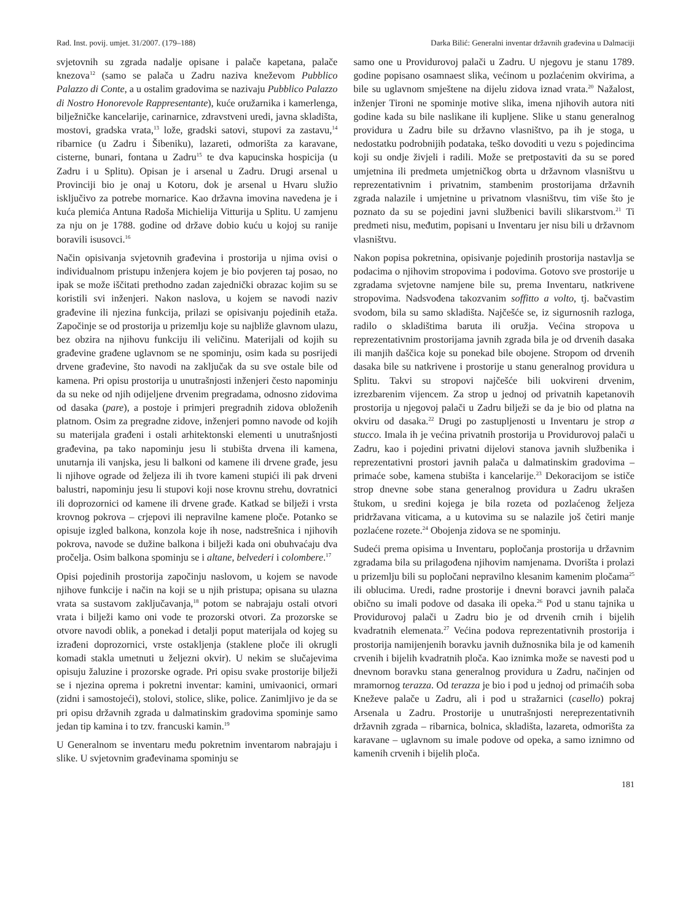Rad. Inst. povij. umjet. 31/2007. (179–188) Darka Bilić: Generalni inventar državnih građevina u Dalmaciji
svjetovnih su zgrada nadalje opisane i palače kapetana, palače knezova<sup>12</sup> (samo se palača u Zadru naziva kneževom Pubblico Palazzo di Conte, a u ostalim gradovima se nazivaju Pubblico Palazzo di Nostro Honorevole Rappresentante), kuće oružarnika i kamerlenga, bilježničke kancelarije, carinarnice, zdravstveni uredi, javna skladišta, mostovi, gradska vrata,<sup>13</sup> lože, gradski satovi, stupovi za zastavu,<sup>14</sup> ribarnice (u Zadru i Šibeniku), lazareti, odmorišta za karavane, cisterne, bunari, fontana u Zadru<sup>15</sup> te dva kapucinska hospicija (u Zadru i u Splitu). Opisan je i arsenal u Zadru. Drugi arsenal u Provinciji bio je onaj u Kotoru, dok je arsenal u Hvaru služio isključivo za potrebe mornarice. Kao državna imovina navedena je i kuća plemića Antuna Radoša Michielija Vitturija u Splitu. U zamjenu za nju on je 1788. godine od države dobio kuću u kojoj su ranije boravili isusovci.<sup>16</sup>
Način opisivanja svjetovnih građevina i prostorija u njima ovisi o individualnom pristupu inženjera kojem je bio povjeren taj posao, no ipak se može iščitati prethodno zadan zajednički obrazac kojim su se koristili svi inženjeri. Nakon naslova, u kojem se navodi naziv građevine ili njezina funkcija, prilazi se opisivanju pojedinih etaža. Započinje se od prostorija u prizemlju koje su najbliže glavnom ulazu, bez obzira na njihovu funkciju ili veličinu. Materijali od kojih su građevine građene uglavnom se ne spominju, osim kada su posrijedi drvene građevine, što navodi na zaključak da su sve ostale bile od kamena. Pri opisu prostorija u unutrašnjosti inženjeri često napominju da su neke od njih odijeljene drvenim pregradama, odnosno zidovima od dasaka (pare), a postoje i primjeri pregradnih zidova obloženih platnom. Osim za pregradne zidove, inženjeri pomno navode od kojih su materijala građeni i ostali arhitektonski elementi u unutrašnjosti građevina, pa tako napominju jesu li stubišta drvena ili kamena, unutarnja ili vanjska, jesu li balkoni od kamene ili drvene građe, jesu li njihove ograde od željeza ili ih tvore kameni stupići ili pak drveni balustri, napominju jesu li stupovi koji nose krovnu strehu, dovratnici ili doprozornici od kamene ili drvene građe. Katkad se bilježi i vrsta krovnog pokrova – crjepovi ili nepravilne kamene ploče. Potanko se opisuje izgled balkona, konzola koje ih nose, nadstrešnica i njihovih pokrova, navode se dužine balkona i bilježi kada oni obuhvaćaju dva pročelja. Osim balkona spominju se i altane, belvederi i colombere.<sup>17</sup>
Opisi pojedinih prostorija započinju naslovom, u kojem se navode njihove funkcije i način na koji se u njih pristupa; opisana su ulazna vrata sa sustavom zaključavanja,<sup>18</sup> potom se nabrajaju ostali otvori vrata i bilježi kamo oni vode te prozorski otvori. Za prozorske se otvore navodi oblik, a ponekad i detalji poput materijala od kojeg su izrađeni doprozornici, vrste ostakljenja (staklene ploče ili okrugli komadi stakla umetnuti u željezni okvir). U nekim se slučajevima opisuju žaluzine i prozorske ograde. Pri opisu svake prostorije bilježi se i njezina oprema i pokretni inventar: kamini, umivaonici, ormari (zidni i samostojeći), stolovi, stolice, slike, police. Zanimljivo je da se pri opisu državnih zgrada u dalmatinskim gradovima spominje samo jedan tip kamina i to tzv. francuski kamin.<sup>19</sup>
U Generalnom se inventaru među pokretnim inventarom nabrajaju i slike. U svjetovnim građevinama spominju se
samo one u Providurovoj palači u Zadru. U njegovu je stanu 1789. godine popisano osamnaest slika, većinom u pozlaćenim okvirima, a bile su uglavnom smještene na dijelu zidova iznad vrata.<sup>20</sup> Nažalost, inženjer Tironi ne spominje motive slika, imena njihovih autora niti godine kada su bile naslikane ili kupljene. Slike u stanu generalnog providura u Zadru bile su državno vlasništvo, pa ih je stoga, u nedostatku podrobnijih podataka, teško dovoditi u vezu s pojedincima koji su ondje živjeli i radili. Može se pretpostaviti da su se pored umjetnina ili predmeta umjetničkog obrta u državnom vlasništvu u reprezentativnim i privatnim, stambenim prostorijama državnih zgrada nalazile i umjetnine u privatnom vlasništvu, tim više što je poznato da su se pojedini javni službenici bavili slikarstvom.<sup>21</sup> Ti predmeti nisu, međutim, popisani u Inventaru jer nisu bili u državnom vlasništvu.
Nakon popisa pokretnina, opisivanje pojedinih prostorija nastavlja se podacima o njihovim stropovima i podovima. Gotovo sve prostorije u zgradama svjetovne namjene bile su, prema Inventaru, natkrivene stropovima. Nadsvođena takozvanim soffitto a volto, tj. bačvastim svodom, bila su samo skladišta. Najčešće se, iz sigurnosnih razloga, radilo o skladištima baruta ili oružja. Većina stropova u reprezentativnim prostorijama javnih zgrada bila je od drvenih dasaka ili manjih daščica koje su ponekad bile obojene. Stropom od drvenih dasaka bile su natkrivene i prostorije u stanu generalnog providura u Splitu. Takvi su stropovi najčešće bili uokvireni drvenim, izrezbarenim vijencem. Za strop u jednoj od privatnih kapetanovih prostorija u njegovoj palači u Zadru bilježi se da je bio od platna na okviru od dasaka.<sup>22</sup> Drugi po zastupljenosti u Inventaru je strop a stucco. Imala ih je većina privatnih prostorija u Providurovoj palači u Zadru, kao i pojedini privatni dijelovi stanova javnih službenika i reprezentativni prostori javnih palača u dalmatinskim gradovima – primaće sobe, kamena stubišta i kancelarije.<sup>23</sup> Dekoracijom se ističe strop dnevne sobe stana generalnog providura u Zadru ukrašen štukom, u sredini kojega je bila rozeta od pozlaćenog željeza pridržavana viticama, a u kutovima su se nalazile još četiri manje pozlaćene rozete.<sup>24</sup> Obojenja zidova se ne spominju.
Sudeći prema opisima u Inventaru, popločanja prostorija u državnim zgradama bila su prilagođena njihovim namjenama. Dvorišta i prolazi u prizemlju bili su popločani nepravilno klesanim kamenim pločama<sup>25</sup> ili oblucima. Uredi, radne prostorije i dnevni boravci javnih palača obično su imali podove od dasaka ili opeka.<sup>26</sup> Pod u stanu tajnika u Providurovoj palači u Zadru bio je od drvenih crnih i bijelih kvadratnih elemenata.<sup>27</sup> Većina podova reprezentativnih prostorija i prostorija namijenjenih boravku javnih dužnosnika bila je od kamenih crvenih i bijelih kvadratnih ploča. Kao iznimka može se navesti pod u dnevnom boravku stana generalnog providura u Zadru, načinjen od mramornog terazza. Od terazza je bio i pod u jednoj od primaćih soba Kneževe palače u Zadru, ali i pod u stražarnici (casello) pokraj Arsenala u Zadru. Prostorije u unutrašnjosti nereprezentativnih državnih zgrada – ribarnica, bolnica, skladišta, lazareta, odmorišta za karavane – uglavnom su imale podove od opeka, a samo iznimno od kamenih crvenih i bijelih ploča.
181